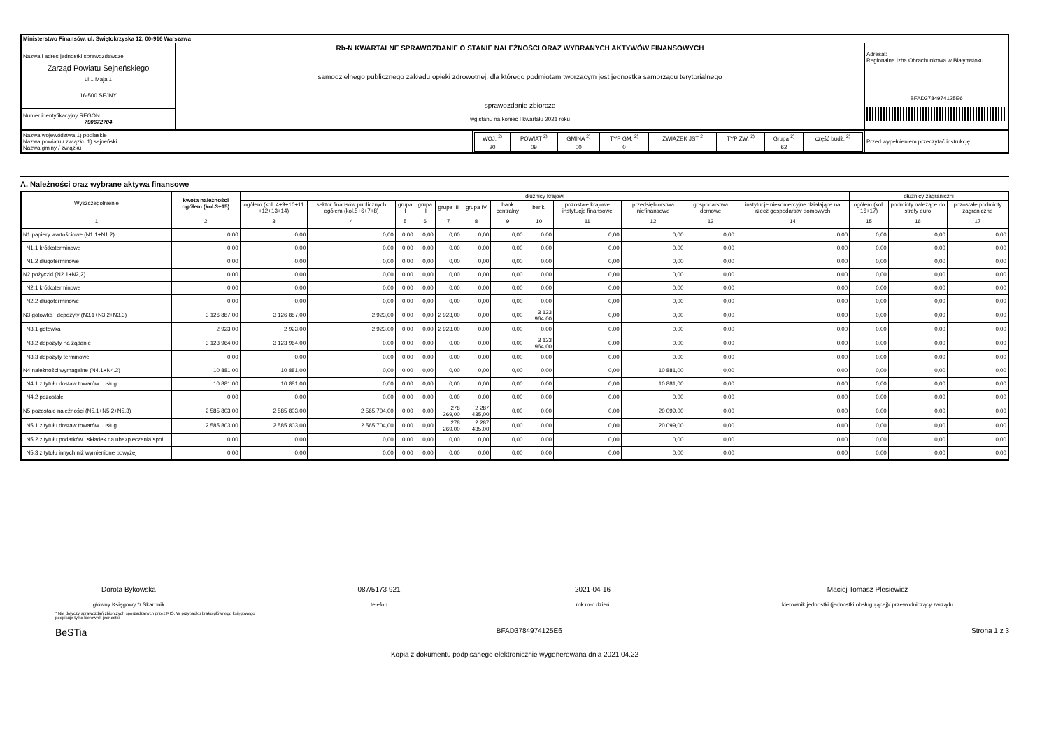| Ministerstwo Finansów, ul. Świętokrzyska 12, 00-916 Warszawa | | |
| Nazwa i adres jednostki sprawozdawczej Zarząd Powiatu Sejneńskiego ul.1 Maja 1 16-500 SEJNY | Rb-N KWARTALNE SPRAWOZDANIE O STANIE NALEŻNOŚCI ORAZ WYBRANYCH AKTYWÓW FINANSOWYCH samodzielnego publicznego zakładu opieki zdrowotnej, dla którego podmiotem tworzącym jest jednostka samorządu terytorialnego sprawozdanie zbiorcze wg stanu na koniec I kwartału 2021 roku | Adresat: Regionalna Izba Obrachunkowa w Białymstoku BFAD3784974125E6 |
| Numer identyfikacyjny REGON 790672704 | | |
| Nazwa województwa 1) podlaskie Nazwa powiatu / związku 1) sejneński Nazwa gminy / związku | / WOJ. <sup>2)</sup> / POWIAT <sup>2)</sup> / GMINA <sup>2)</sup> / TYP GM. <sup>2)</sup> / ZWIĄZEK JST <sup>2</sup> / TYP ZW. <sup>2)</sup> / Grupa <sup>2)</sup> / część budż. <sup>2)</sup> / / 20 / 09 / 00 / 0 / / / 62 / / | Przed wypełnieniem przeczytać instrukcję |
A. Należności oraz wybrane aktywa finansowe
| Wyszczególnienie | kwota należności ogółem (kol.3+15) | dłużnicy krajowi | | | | | | | | | | | | dłużnicy zagraniczni | | |
| --- | --- | --- | --- | --- | --- | --- | --- | --- | --- | --- | --- | --- | --- | --- | --- | --- |
| | | ogółem (kol. 4+9+10+11 +12+13+14) | sektor finansów publicznych ogółem (kol.5+6+7+8) | grupa I | grupa II | grupa III | grupa IV | bank centralny | banki | pozostałe krajowe instytucje finansowe | przedsiębiorstwa niefinansowe | gospodarstwa domowe | instytucje niekomercyjne działające na rzecz gospodarstw domowych | ogółem (kol. 16+17) | podmioty należące do strefy euro | pozostałe podmioty zagraniczne |
| 1 | 2 | 3 | 4 | 5 | 6 | 7 | 8 | 9 | 10 | 11 | 12 | 13 | 14 | 15 | 16 | 17 |
| N1 papiery wartościowe (N1.1+N1.2) | 0,00 | 0,00 | 0,00 | 0,00 | 0,00 | 0,00 | 0,00 | 0,00 | 0,00 | 0,00 | 0,00 | 0,00 | 0,00 | 0,00 | 0,00 | 0,00 |
| N1.1 krótkoterminowe | 0,00 | 0,00 | 0,00 | 0,00 | 0,00 | 0,00 | 0,00 | 0,00 | 0,00 | 0,00 | 0,00 | 0,00 | 0,00 | 0,00 | 0,00 | 0,00 |
| N1.2 długoterminowe | 0,00 | 0,00 | 0,00 | 0,00 | 0,00 | 0,00 | 0,00 | 0,00 | 0,00 | 0,00 | 0,00 | 0,00 | 0,00 | 0,00 | 0,00 | 0,00 |
| N2 pożyczki (N2.1+N2,2) | 0,00 | 0,00 | 0,00 | 0,00 | 0,00 | 0,00 | 0,00 | 0,00 | 0,00 | 0,00 | 0,00 | 0,00 | 0,00 | 0,00 | 0,00 | 0,00 |
| N2.1 krótkoterminowe | 0,00 | 0,00 | 0,00 | 0,00 | 0,00 | 0,00 | 0,00 | 0,00 | 0,00 | 0,00 | 0,00 | 0,00 | 0,00 | 0,00 | 0,00 | 0,00 |
| N2.2 długoterminowe | 0,00 | 0,00 | 0,00 | 0,00 | 0,00 | 0,00 | 0,00 | 0,00 | 0,00 | 0,00 | 0,00 | 0,00 | 0,00 | 0,00 | 0,00 | 0,00 |
| N3 gotówka i depozyty (N3.1+N3.2+N3.3) | 3 126 887,00 | 3 126 887,00 | 2 923,00 | 0,00 | 0,00 | 2 923,00 | 0,00 | 0,00 | 3 123 964,00 | 0,00 | 0,00 | 0,00 | 0,00 | 0,00 | 0,00 | 0,00 |
| N3.1 gotówka | 2 923,00 | 2 923,00 | 2 923,00 | 0,00 | 0,00 | 2 923,00 | 0,00 | 0,00 | 0,00 | 0,00 | 0,00 | 0,00 | 0,00 | 0,00 | 0,00 | 0,00 |
| N3.2 depozyty na żądanie | 3 123 964,00 | 3 123 964,00 | 0,00 | 0,00 | 0,00 | 0,00 | 0,00 | 0,00 | 3 123 964,00 | 0,00 | 0,00 | 0,00 | 0,00 | 0,00 | 0,00 | 0,00 |
| N3.3 depozyty terminowe | 0,00 | 0,00 | 0,00 | 0,00 | 0,00 | 0,00 | 0,00 | 0,00 | 0,00 | 0,00 | 0,00 | 0,00 | 0,00 | 0,00 | 0,00 | 0,00 |
| N4 należności wymagalne (N4.1+N4.2) | 10 881,00 | 10 881,00 | 0,00 | 0,00 | 0,00 | 0,00 | 0,00 | 0,00 | 0,00 | 0,00 | 10 881,00 | 0,00 | 0,00 | 0,00 | 0,00 | 0,00 |
| N4.1 z tytułu dostaw towarów i usług | 10 881,00 | 10 881,00 | 0,00 | 0,00 | 0,00 | 0,00 | 0,00 | 0,00 | 0,00 | 0,00 | 10 881,00 | 0,00 | 0,00 | 0,00 | 0,00 | 0,00 |
| N4.2 pozostałe | 0,00 | 0,00 | 0,00 | 0,00 | 0,00 | 0,00 | 0,00 | 0,00 | 0,00 | 0,00 | 0,00 | 0,00 | 0,00 | 0,00 | 0,00 | 0,00 |
| N5 pozostałe należności (N5.1+N5.2+N5.3) | 2 585 803,00 | 2 585 803,00 | 2 565 704,00 | 0,00 | 0,00 | 278 269,00 | 2 287 435,00 | 0,00 | 0,00 | 0,00 | 20 099,00 | 0,00 | 0,00 | 0,00 | 0,00 | 0,00 |
| N5.1 z tytułu dostaw towarów i usług | 2 585 803,00 | 2 585 803,00 | 2 565 704,00 | 0,00 | 0,00 | 278 269,00 | 2 287 435,00 | 0,00 | 0,00 | 0,00 | 20 099,00 | 0,00 | 0,00 | 0,00 | 0,00 | 0,00 |
| N5.2 z tytułu podatków i składek na ubezpieczenia społ. | 0,00 | 0,00 | 0,00 | 0,00 | 0,00 | 0,00 | 0,00 | 0,00 | 0,00 | 0,00 | 0,00 | 0,00 | 0,00 | 0,00 | 0,00 | 0,00 |
| N5.3 z tytułu innych niż wymienione powyżej | 0,00 | 0,00 | 0,00 | 0,00 | 0,00 | 0,00 | 0,00 | 0,00 | 0,00 | 0,00 | 0,00 | 0,00 | 0,00 | 0,00 | 0,00 | 0,00 |
Dorota Bykowska
główny Księgowy */ Skarbnik
087/5173 921
telefon
2021-04-16
rok m-c dzień
Maciej Tomasz Plesiewicz
kierownik jednostki (jednostki obsługującej)/ przewodniczący zarządu
* Nie dotyczy sprawozdań zbiorczych sporządzanych przez RIO. W przypadku braku głównego księgowego
podpisuje tylko kierownik jednostki.
BeSTia BFAD3784974125E6 Strona 1 z 3
Kopia z dokumentu podpisanego elektronicznie wygenerowana dnia 2021.04.22